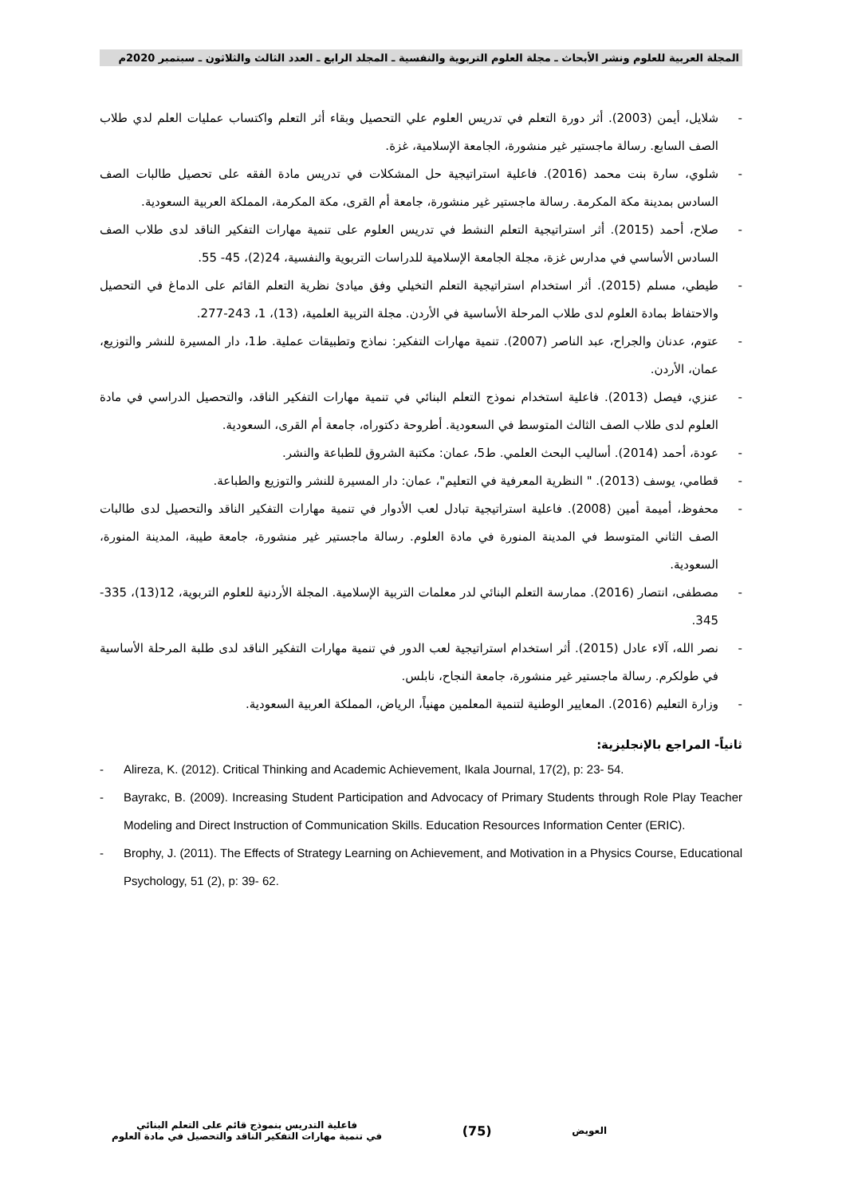المجلة العربية للعلوم ونشر الأبحاث ـ مجلة العلوم التربوية والنفسية ـ المجلد الرابع ـ العدد الثالث والثلاثون ـ سبتمبر 2020م
- شلايل، أيمن (2003). أثر دورة التعلم في تدريس العلوم علي التحصيل وبقاء أثر التعلم واكتساب عمليات العلم لدي طلاب الصف السابع. رسالة ماجستير غير منشورة، الجامعة الإسلامية، غزة.
- شلوي، سارة بنت محمد (2016). فاعلية استراتيجية حل المشكلات في تدريس مادة الفقه على تحصيل طالبات الصف السادس بمدينة مكة المكرمة. رسالة ماجستير غير منشورة، جامعة أم القرى، مكة المكرمة، المملكة العربية السعودية.
- صلاح، أحمد (2015). أثر استراتيجية التعلم النشط في تدريس العلوم على تنمية مهارات التفكير الناقد لدى طلاب الصف السادس الأساسي في مدارس غزة، مجلة الجامعة الإسلامية للدراسات التربوية والنفسية، 24(2)، 45- 55.
- طيطي، مسلم (2015). أثر استخدام استراتيجية التعلم التخيلي وفق ميادئ نظرية التعلم القائم على الدماغ في التحصيل والاحتفاظ بمادة العلوم لدى طلاب المرحلة الأساسية في الأردن. مجلة التربية العلمية، (13)، 1، 243-277.
- عتوم، عدنان والجراح، عبد الناصر (2007). تنمية مهارات التفكير: نماذج وتطبيقات عملية. ط1، دار المسيرة للنشر والتوزيع، عمان، الأردن.
- عنزي، فيصل (2013). فاعلية استخدام نموذج التعلم البنائي في تنمية مهارات التفكير الناقد، والتحصيل الدراسي في مادة العلوم لدى طلاب الصف الثالث المتوسط في السعودية. أطروحة دكتوراه، جامعة أم القرى، السعودية.
- عودة، أحمد (2014). أساليب البحث العلمي. ط5، عمان: مكتبة الشروق للطباعة والنشر.
- قطامي، يوسف (2013). " النظرية المعرفية في التعليم"، عمان: دار المسيرة للنشر والتوزيع والطباعة.
- محفوظ، أميمة أمين (2008). فاعلية استراتيجية تبادل لعب الأدوار في تنمية مهارات التفكير الناقد والتحصيل لدى طالبات الصف الثاني المتوسط في المدينة المنورة في مادة العلوم. رسالة ماجستير غير منشورة، جامعة طيبة، المدينة المنورة، السعودية.
- مصطفى، انتصار (2016). ممارسة التعلم البنائي لدر معلمات التربية الإسلامية. المجلة الأردنية للعلوم التربوية، 12(13)، 335- 345.
- نصر الله، آلاء عادل (2015). أثر استخدام استراتيجية لعب الدور في تنمية مهارات التفكير الناقد لدى طلبة المرحلة الأساسية في طولكرم. رسالة ماجستير غير منشورة، جامعة النجاح، نابلس.
- وزارة التعليم (2016). المعايير الوطنية لتنمية المعلمين مهنياً، الرياض، المملكة العربية السعودية.
ثانياً- المراجع بالإنجليزية:
- Alireza, K. (2012). Critical Thinking and Academic Achievement, Ikala Journal, 17(2), p: 23- 54.
- Bayrakc, B. (2009). Increasing Student Participation and Advocacy of Primary Students through Role Play Teacher Modeling and Direct Instruction of Communication Skills. Education Resources Information Center (ERIC).
- Brophy, J. (2011). The Effects of Strategy Learning on Achievement, and Motivation in a Physics Course, Educational Psychology, 51 (2), p: 39- 62.
العويض
(75)
فاعلية التدريس بنموذج قائم على التعلم البنائي
في تنمية مهارات التفكير الناقد والتحصيل في مادة العلوم